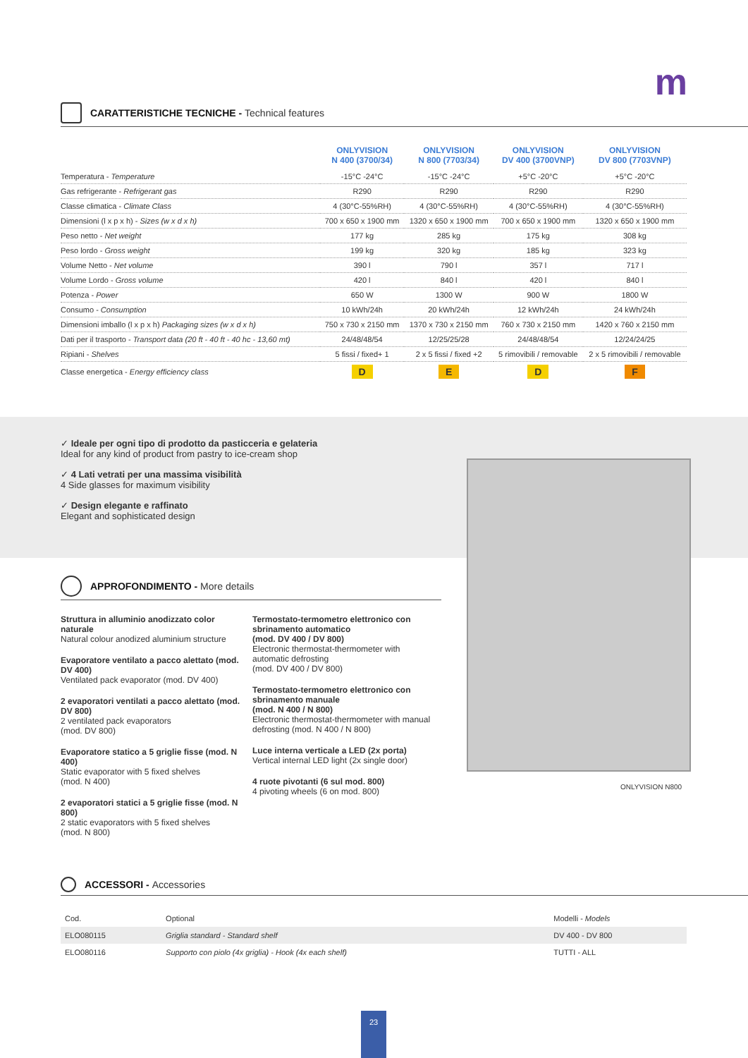m
CARATTERISTICHE TECNICHE - Technical features
| | ONLYVISION N 400 (3700/34) | ONLYVISION N 800 (7703/34) | ONLYVISION DV 400 (3700VNP) | ONLYVISION DV 800 (7703VNP) |
| --- | --- | --- | --- | --- |
| Temperatura - Temperature | -15°C -24°C | -15°C -24°C | +5°C -20°C | +5°C -20°C |
| Gas refrigerante - Refrigerant gas | R290 | R290 | R290 | R290 |
| Classe climatica - Climate Class | 4 (30°C-55%RH) | 4 (30°C-55%RH) | 4 (30°C-55%RH) | 4 (30°C-55%RH) |
| Dimensioni (l x p x h) - Sizes (w x d x h) | 700 x 650 x 1900 mm | 1320 x 650 x 1900 mm | 700 x 650 x 1900 mm | 1320 x 650 x 1900 mm |
| Peso netto - Net weight | 177 kg | 285 kg | 175 kg | 308 kg |
| Peso lordo - Gross weight | 199 kg | 320 kg | 185 kg | 323 kg |
| Volume Netto - Net volume | 390 l | 790 l | 357 l | 717 l |
| Volume Lordo - Gross volume | 420 l | 840 l | 420 l | 840 l |
| Potenza - Power | 650 W | 1300 W | 900 W | 1800 W |
| Consumo - Consumption | 10 kWh/24h | 20 kWh/24h | 12 kWh/24h | 24 kWh/24h |
| Dimensioni imballo (l x p x h) Packaging sizes (w x d x h) | 750 x 730 x 2150 mm | 1370 x 730 x 2150 mm | 760 x 730 x 2150 mm | 1420 x 760 x 2150 mm |
| Dati per il trasporto - Transport data (20 ft - 40 ft - 40 hc - 13,60 mt) | 24/48/48/54 | 12/25/25/28 | 24/48/48/54 | 12/24/24/25 |
| Ripiani - Shelves | 5 fissi / fixed+ 1 | 2 x 5 fissi / fixed +2 | 5 rimovibili / removable | 2 x 5 rimovibili / removable |
| Classe energetica - Energy efficiency class | D | E | D | F |
✓ Ideale per ogni tipo di prodotto da pasticceria e gelateria
Ideal for any kind of product from pastry to ice-cream shop
✓ 4 Lati vetrati per una massima visibilità
4 Side glasses for maximum visibility
✓ Design elegante e raffinato
Elegant and sophisticated design
ONLYVISION N800
APPROFONDIMENTO - More details
Struttura in alluminio anodizzato color naturale
Natural colour anodized aluminium structure
Evaporatore ventilato a pacco alettato (mod. DV 400)
Ventilated pack evaporator (mod. DV 400)
2 evaporatori ventilati a pacco alettato (mod. DV 800)
2 ventilated pack evaporators
(mod. DV 800)
Evaporatore statico a 5 griglie fisse (mod. N 400)
Static evaporator with 5 fixed shelves
(mod. N 400)
2 evaporatori statici a 5 griglie fisse (mod. N 800)
2 static evaporators with 5 fixed shelves
(mod. N 800)
Termostato-termometro elettronico con sbrinamento automatico
(mod. DV 400 / DV 800)
Electronic thermostat-thermometer with automatic defrosting
(mod. DV 400 / DV 800)
Termostato-termometro elettronico con sbrinamento manuale
(mod. N 400 / N 800)
Electronic thermostat-thermometer with manual defrosting (mod. N 400 / N 800)
Luce interna verticale a LED (2x porta)
Vertical internal LED light (2x single door)
4 ruote pivotanti (6 sul mod. 800)
4 pivoting wheels (6 on mod. 800)
ACCESSORI - Accessories
| Cod. | Optional | Modelli - Models |
| ELO080115 | Griglia standard - Standard shelf | DV 400 - DV 800 |
| ELO080116 | Supporto con piolo (4x griglia) - Hook (4x each shelf) | TUTTI - ALL |
23